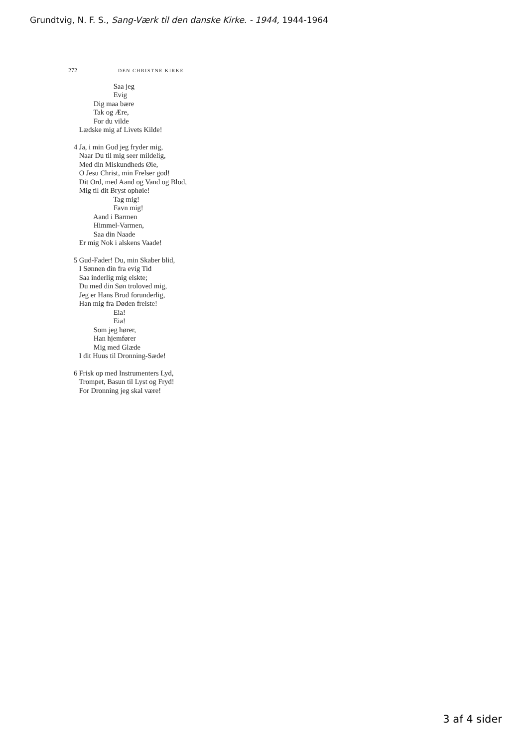Grundtvig, N. F. S., Sang-Værk til den danske Kirke. - 1944, 1944-1964
272 DEN CHRISTNE KIRKE
Saa jeg
Evig
Dig maa bære
Tak og Ære,
For du vilde
Lædske mig af Livets Kilde!
4 Ja, i min Gud jeg fryder mig,
Naar Du til mig seer mildelig,
Med din Miskundheds Øie,
O Jesu Christ, min Frelser god!
Dit Ord, med Aand og Vand og Blod,
Mig til dit Bryst ophøie!
Tag mig!
Favn mig!
Aand i Barmen
Himmel-Varmen,
Saa din Naade
Er mig Nok i alskens Vaade!
5 Gud-Fader! Du, min Skaber blid,
I Sønnen din fra evig Tid
Saa inderlig mig elskte;
Du med din Søn troloved mig,
Jeg er Hans Brud forunderlig,
Han mig fra Døden frelste!
Eia!
Eia!
Som jeg hører,
Han hjemfører
Mig med Glæde
I dit Huus til Dronning-Sæde!
6 Frisk op med Instrumenters Lyd,
Trompet, Basun til Lyst og Fryd!
For Dronning jeg skal være!
3 af 4 sider